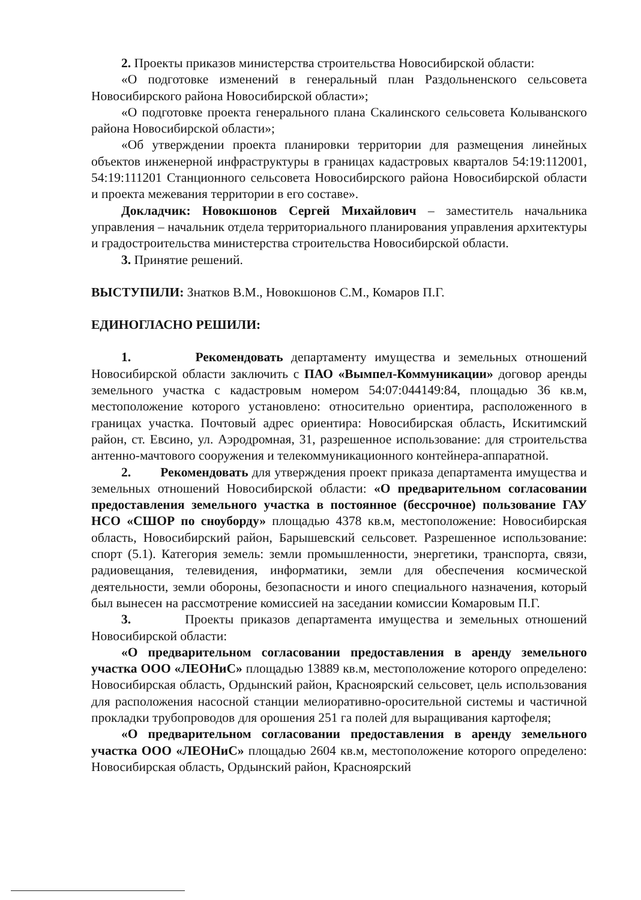2. Проекты приказов министерства строительства Новосибирской области:
«О подготовке изменений в генеральный план Раздольненского сельсовета Новосибирского района Новосибирской области»;
«О подготовке проекта генерального плана Скалинского сельсовета Колыванского района Новосибирской области»;
«Об утверждении проекта планировки территории для размещения линейных объектов инженерной инфраструктуры в границах кадастровых кварталов 54:19:112001, 54:19:111201 Станционного сельсовета Новосибирского района Новосибирской области и проекта межевания территории в его составе».
Докладчик: Новокшонов Сергей Михайлович – заместитель начальника управления – начальник отдела территориального планирования управления архитектуры и градостроительства министерства строительства Новосибирской области.
3. Принятие решений.
ВЫСТУПИЛИ: Знатков В.М., Новокшонов С.М., Комаров П.Г.
ЕДИНОГЛАСНО РЕШИЛИ:
1. Рекомендовать департаменту имущества и земельных отношений Новосибирской области заключить с ПАО «Вымпел-Коммуникации» договор аренды земельного участка с кадастровым номером 54:07:044149:84, площадью 36 кв.м, местоположение которого установлено: относительно ориентира, расположенного в границах участка. Почтовый адрес ориентира: Новосибирская область, Искитимский район, ст. Евсино, ул. Аэродромная, 31, разрешенное использование: для строительства антенно-мачтового сооружения и телекоммуникационного контейнера-аппаратной.
2. Рекомендовать для утверждения проект приказа департамента имущества и земельных отношений Новосибирской области: «О предварительном согласовании предоставления земельного участка в постоянное (бессрочное) пользование ГАУ НСО «СШОР по сноуборду» площадью 4378 кв.м, местоположение: Новосибирская область, Новосибирский район, Барышевский сельсовет. Разрешенное использование: спорт (5.1). Категория земель: земли промышленности, энергетики, транспорта, связи, радиовещания, телевидения, информатики, земли для обеспечения космической деятельности, земли обороны, безопасности и иного специального назначения, который был вынесен на рассмотрение комиссией на заседании комиссии Комаровым П.Г.
3. Проекты приказов департамента имущества и земельных отношений Новосибирской области:
«О предварительном согласовании предоставления в аренду земельного участка ООО «ЛЕОНиС» площадью 13889 кв.м, местоположение которого определено: Новосибирская область, Ордынский район, Красноярский сельсовет, цель использования для расположения насосной станции мелиоративно-оросительной системы и частичной прокладки трубопроводов для орошения 251 га полей для выращивания картофеля;
«О предварительном согласовании предоставления в аренду земельного участка ООО «ЛЕОНиС» площадью 2604 кв.м, местоположение которого определено: Новосибирская область, Ордынский район, Красноярский